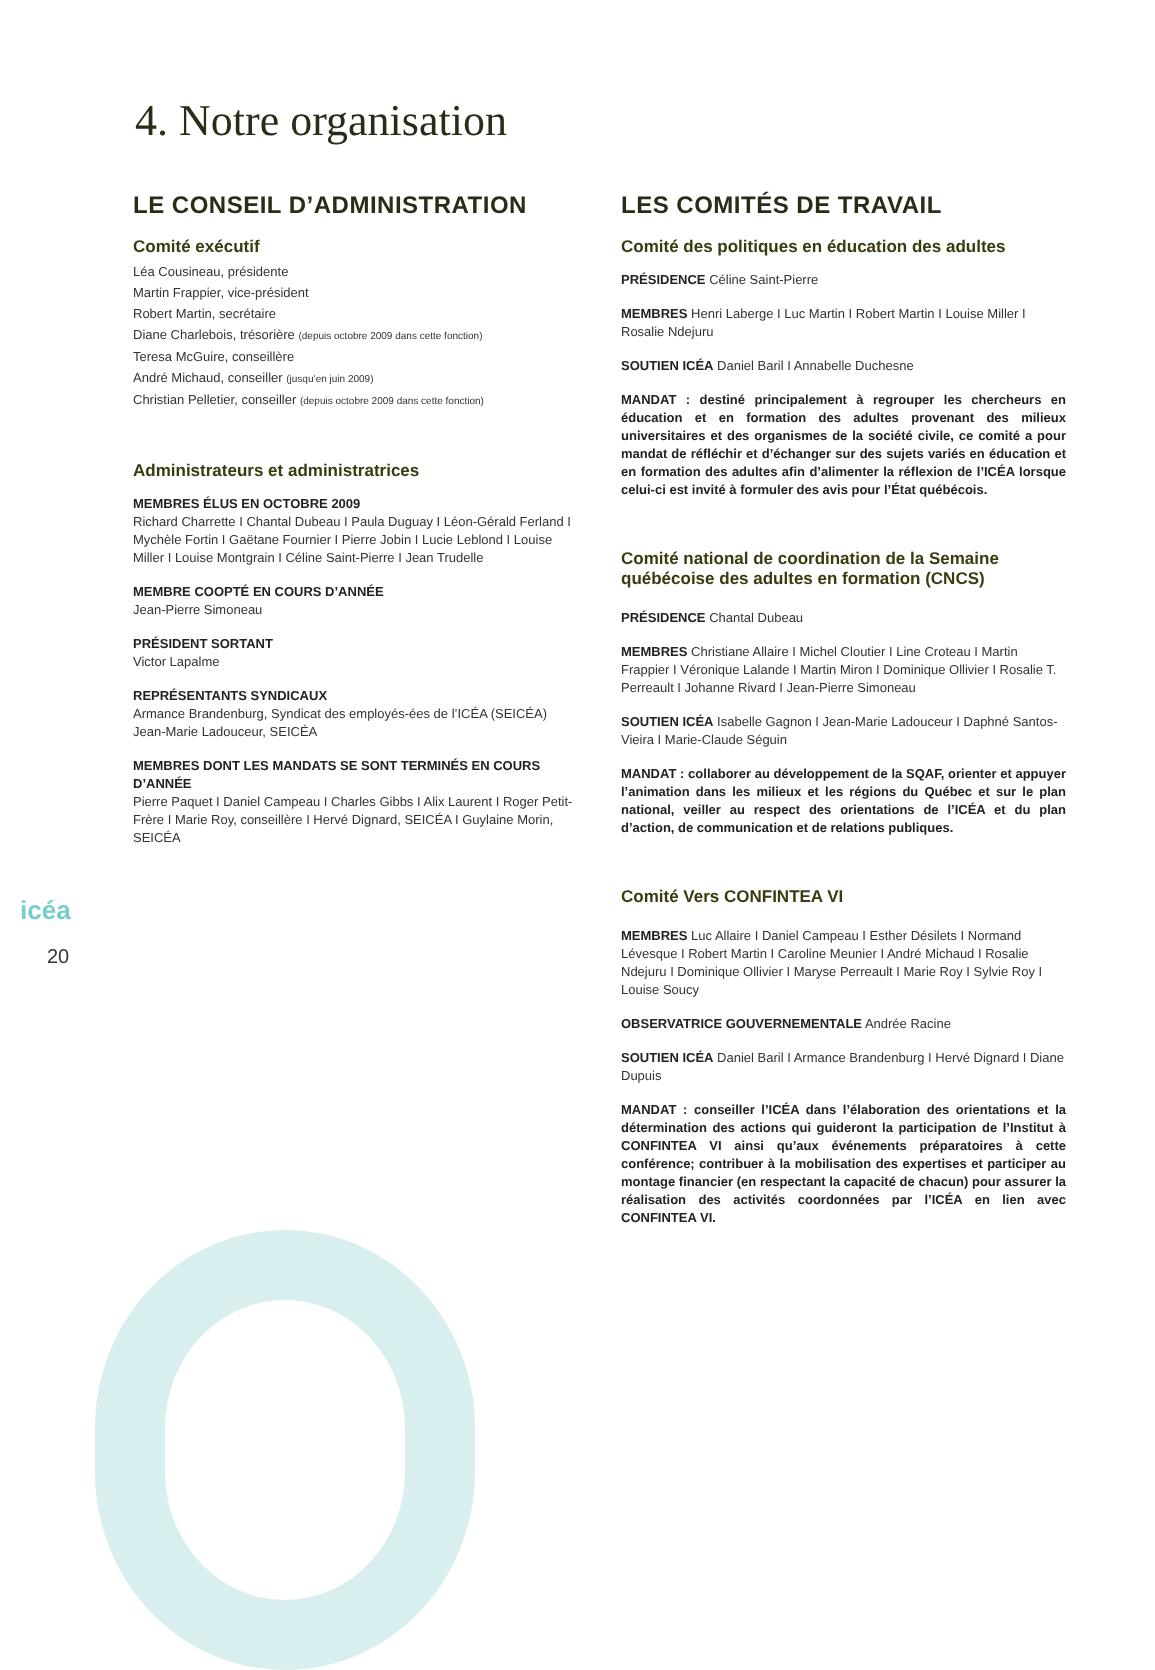4. Notre organisation
LE CONSEIL D’ADMINISTRATION
Comité exécutif
Léa Cousineau, présidente
Martin Frappier, vice-président
Robert Martin, secrétaire
Diane Charlebois, trésorière (depuis octobre 2009 dans cette fonction)
Teresa McGuire, conseillère
André Michaud, conseiller (jusqu’en juin 2009)
Christian Pelletier, conseiller (depuis octobre 2009 dans cette fonction)
Administrateurs et administratrices
MEMBRES ÉLUS EN OCTOBRE 2009
Richard Charrette I Chantal Dubeau I Paula Duguay I Léon-Gérald Ferland I Mychèle Fortin I Gaëtane Fournier I Pierre Jobin I Lucie Leblond I Louise Miller I Louise Montgrain I Céline Saint-Pierre I Jean Trudelle
MEMBRE COOPTÉ EN COURS D’ANNÉE
Jean-Pierre Simoneau
PRÉSIDENT SORTANT
Victor Lapalme
REPRÉSENTANTS SYNDICAUX
Armance Brandenburg, Syndicat des employés-ées de l’ICÉA (SEICÉA)
Jean-Marie Ladouceur, SEICÉA
MEMBRES DONT LES MANDATS SE SONT TERMINÉS EN COURS D’ANNÉE
Pierre Paquet I Daniel Campeau I Charles Gibbs I Alix Laurent I Roger Petit-Frère I Marie Roy, conseillère I Hervé Dignard, SEICÉA I Guylaine Morin, SEICÉA
LES COMITÉS DE TRAVAIL
Comité des politiques en éducation des adultes
PRÉSIDENCE Céline Saint-Pierre
MEMBRES Henri Laberge I Luc Martin I Robert Martin I Louise Miller I Rosalie Ndejuru
SOUTIEN ICÉA Daniel Baril I Annabelle Duchesne
MANDAT : destiné principalement à regrouper les chercheurs en éducation et en formation des adultes provenant des milieux universitaires et des organismes de la société civile, ce comité a pour mandat de réfléchir et d’échanger sur des sujets variés en éducation et en formation des adultes afin d’alimenter la réflexion de l’ICÉA lorsque celui-ci est invité à formuler des avis pour l’État québécois.
Comité national de coordination de la Semaine québécoise des adultes en formation (CNCS)
PRÉSIDENCE Chantal Dubeau
MEMBRES Christiane Allaire I Michel Cloutier I Line Croteau I Martin Frappier I Véronique Lalande I Martin Miron I Dominique Ollivier I Rosalie T. Perreault I Johanne Rivard I Jean-Pierre Simoneau
SOUTIEN ICÉA Isabelle Gagnon I Jean-Marie Ladouceur I Daphné Santos-Vieira I Marie-Claude Séguin
MANDAT : collaborer au développement de la SQAF, orienter et appuyer l’animation dans les milieux et les régions du Québec et sur le plan national, veiller au respect des orientations de l’ICÉA et du plan d’action, de communication et de relations publiques.
Comité Vers CONFINTEA VI
MEMBRES Luc Allaire I Daniel Campeau I Esther Désilets I Normand Lévesque I Robert Martin I Caroline Meunier I André Michaud I Rosalie Ndejuru I Dominique Ollivier I Maryse Perreault I Marie Roy I Sylvie Roy I Louise Soucy
OBSERVATRICE GOUVERNEMENTALE Andrée Racine
SOUTIEN ICÉA Daniel Baril I Armance Brandenburg I Hervé Dignard I Diane Dupuis
MANDAT : conseiller l’ICÉA dans l’élaboration des orientations et la détermination des actions qui guideront la participation de l’Institut à CONFINTEA VI ainsi qu’aux événements préparatoires à cette conférence; contribuer à la mobilisation des expertises et participer au montage financier (en respectant la capacité de chacun) pour assurer la réalisation des activités coordonnées par l’ICÉA en lien avec CONFINTEA VI.
icéa
20